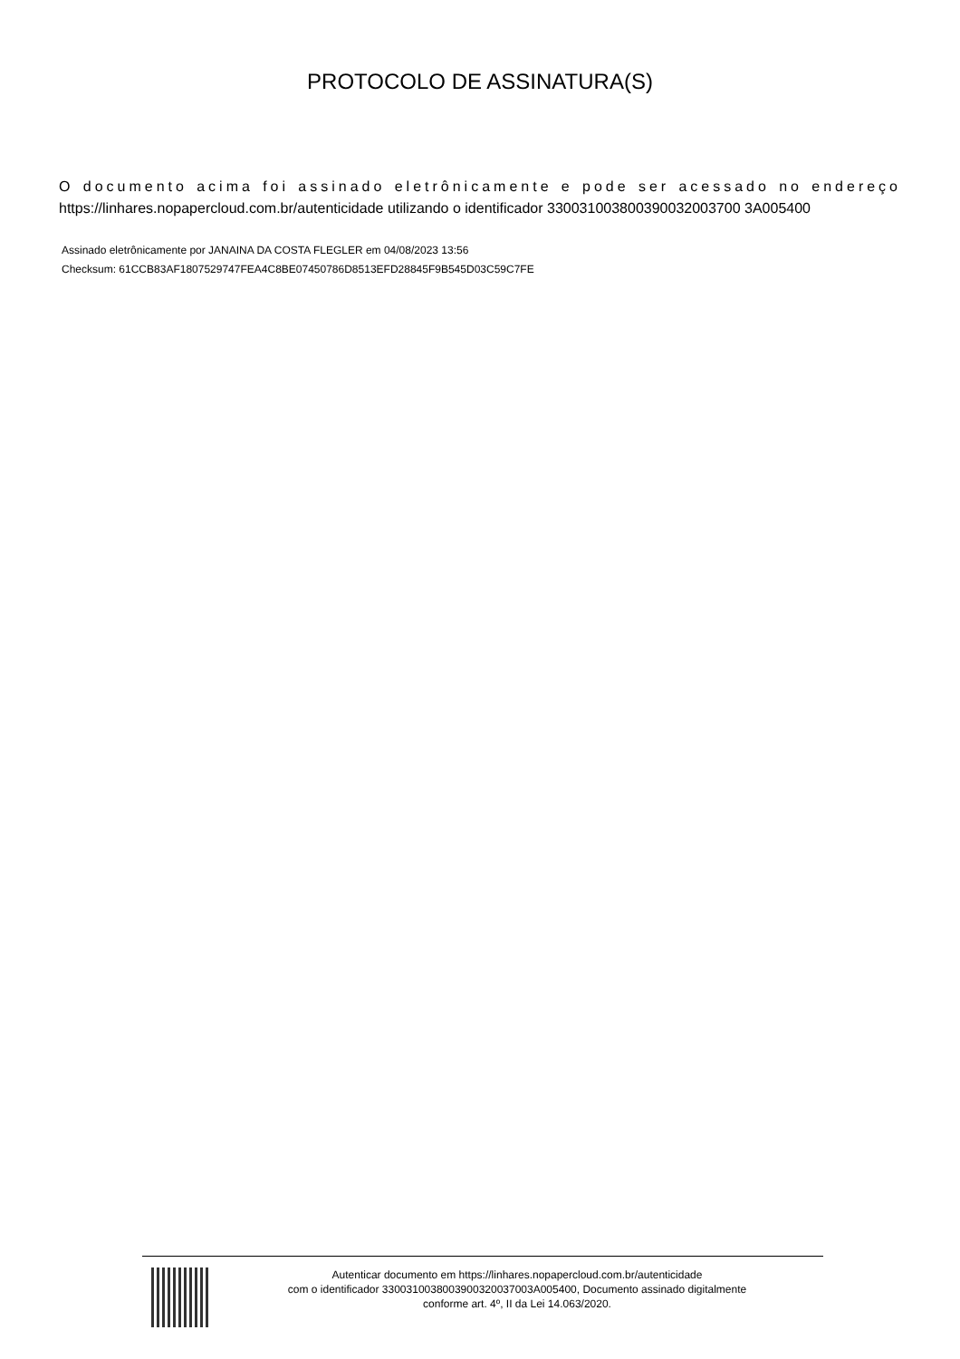PROTOCOLO DE ASSINATURA(S)
O documento acima foi assinado eletrônicamente e pode ser acessado no endereço https://linhares.nopapercloud.com.br/autenticidade utilizando o identificador 330031003800390032003700 3A005400
Assinado eletrônicamente por JANAINA DA COSTA FLEGLER em 04/08/2023 13:56
Checksum: 61CCB83AF1807529747FEA4C8BE07450786D8513EFD28845F9B545D03C59C7FE
Autenticar documento em https://linhares.nopapercloud.com.br/autenticidade
com o identificador 3300310038003900320037003A005400, Documento assinado digitalmente
conforme art. 4º, II da Lei 14.063/2020.